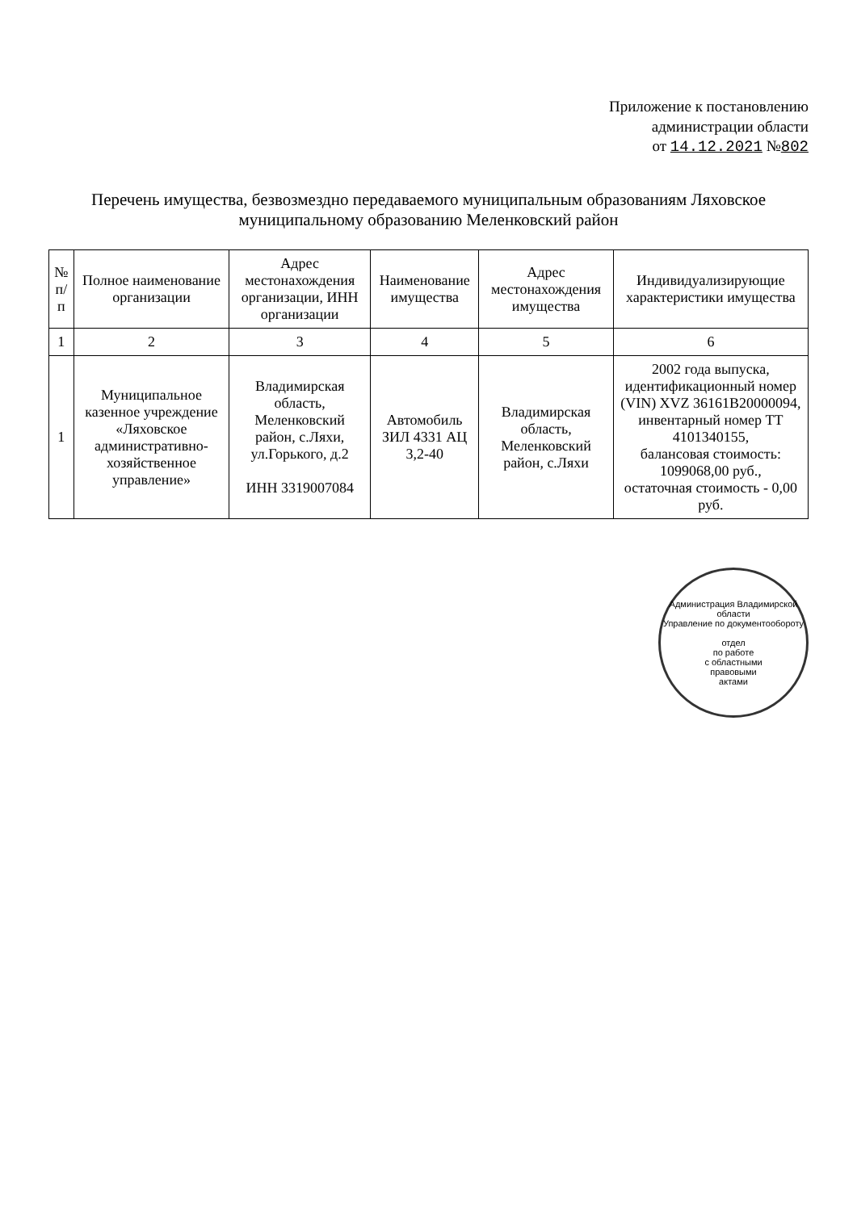Приложение к постановлению
администрации области
от 14.12.2021 №802
Перечень имущества, безвозмездно передаваемого муниципальным образованиям Ляховское
муниципальному образованию Меленковский район
| № п/п | Полное наименование организации | Адрес местонахождения организации, ИНН организации | Наименование имущества | Адрес местонахождения имущества | Индивидуализирующие характеристики имущества |
| --- | --- | --- | --- | --- | --- |
| 1 | 2 | 3 | 4 | 5 | 6 |
| 1 | Муниципальное казенное учреждение «Ляховское административно-хозяйственное управление» | Владимирская область, Меленковский район, с.Ляхи, ул.Горького, д.2 ИНН 3319007084 | Автомобиль ЗИЛ 4331 АЦ 3,2-40 | Владимирская область, Меленковский район, с.Ляхи | 2002 года выпуска, идентификационный номер (VIN) XVZ 36161B20000094, инвентарный номер ТТ 4101340155, балансовая стоимость: 1099068,00 руб., остаточная стоимость - 0,00 руб. |
Администрация Владимирской области
Управление по документообороту
отдел
по работе
с областными
правовыми
актами